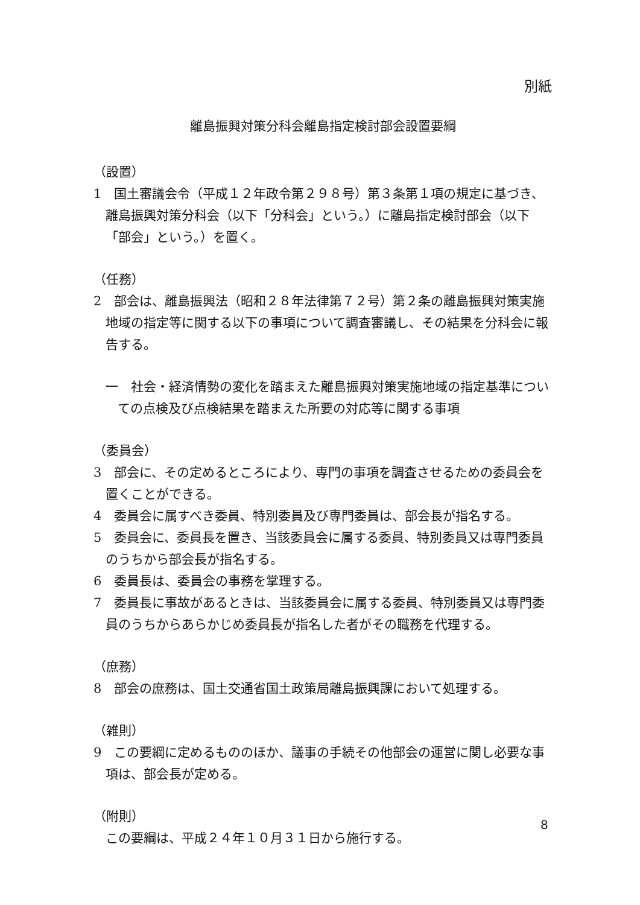別紙
離島振興対策分科会離島指定検討部会設置要綱
（設置）
1　国土審議会令（平成１２年政令第２９８号）第３条第１項の規定に基づき、離島振興対策分科会（以下「分科会」という。）に離島指定検討部会（以下「部会」という。）を置く。
（任務）
2　部会は、離島振興法（昭和２８年法律第７２号）第２条の離島振興対策実施地域の指定等に関する以下の事項について調査審議し、その結果を分科会に報告する。
一　社会・経済情勢の変化を踏まえた離島振興対策実施地域の指定基準についての点検及び点検結果を踏まえた所要の対応等に関する事項
（委員会）
3　部会に、その定めるところにより、専門の事項を調査させるための委員会を置くことができる。
4　委員会に属すべき委員、特別委員及び専門委員は、部会長が指名する。
5　委員会に、委員長を置き、当該委員会に属する委員、特別委員又は専門委員のうちから部会長が指名する。
6　委員長は、委員会の事務を掌理する。
7　委員長に事故があるときは、当該委員会に属する委員、特別委員又は専門委員のうちからあらかじめ委員長が指名した者がその職務を代理する。
（庶務）
8　部会の庶務は、国土交通省国土政策局離島振興課において処理する。
（雑則）
9　この要綱に定めるもののほか、議事の手続その他部会の運営に関し必要な事項は、部会長が定める。
（附則）
この要綱は、平成２４年１０月３１日から施行する。
8